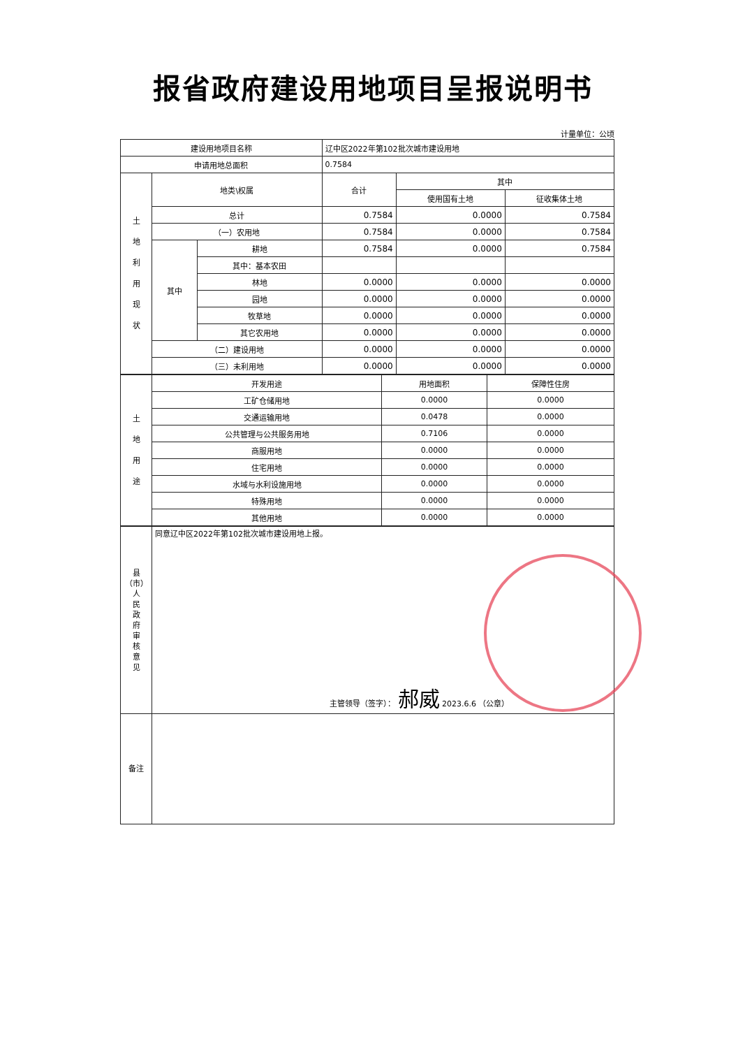报省政府建设用地项目呈报说明书
计量单位：公顷
| 建设用地项目名称 | | | 辽中区2022年第102批次城市建设用地 | | |
| 申请用地总面积 | | | 0.7584 | | |
| 土 地 利 用 现 状 | 地类\权属 | | 合计 | 其中 | |
| | | | | 使用国有土地 | 征收集体土地 |
| | 总计 | | 0.7584 | 0.0000 | 0.7584 |
| | （一）农用地 | | 0.7584 | 0.0000 | 0.7584 |
| | 其中 | 耕地 | 0.7584 | 0.0000 | 0.7584 |
| | | 其中：基本农田 | | | |
| | | 林地 | 0.0000 | 0.0000 | 0.0000 |
| | | 园地 | 0.0000 | 0.0000 | 0.0000 |
| | | 牧草地 | 0.0000 | 0.0000 | 0.0000 |
| | | 其它农用地 | 0.0000 | 0.0000 | 0.0000 |
| | （二）建设用地 | | 0.0000 | 0.0000 | 0.0000 |
| | （三）未利用地 | | 0.0000 | 0.0000 | 0.0000 |
| 土 地 用 途 | 开发用途 | 用地面积 | 保障性住房 |
| | 工矿仓储用地 | 0.0000 | 0.0000 |
| | 交通运输用地 | 0.0478 | 0.0000 |
| | 公共管理与公共服务用地 | 0.7106 | 0.0000 |
| | 商服用地 | 0.0000 | 0.0000 |
| | 住宅用地 | 0.0000 | 0.0000 |
| | 水域与水利设施用地 | 0.0000 | 0.0000 |
| | 特殊用地 | 0.0000 | 0.0000 |
| | 其他用地 | 0.0000 | 0.0000 |
| 县 （市） 人 民 政 府 审 核 意 见 | 同意辽中区2022年第102批次城市建设用地上报。 主管领导（签字）： 郝威 2023.6.6 （公章） |
| 备注 | |